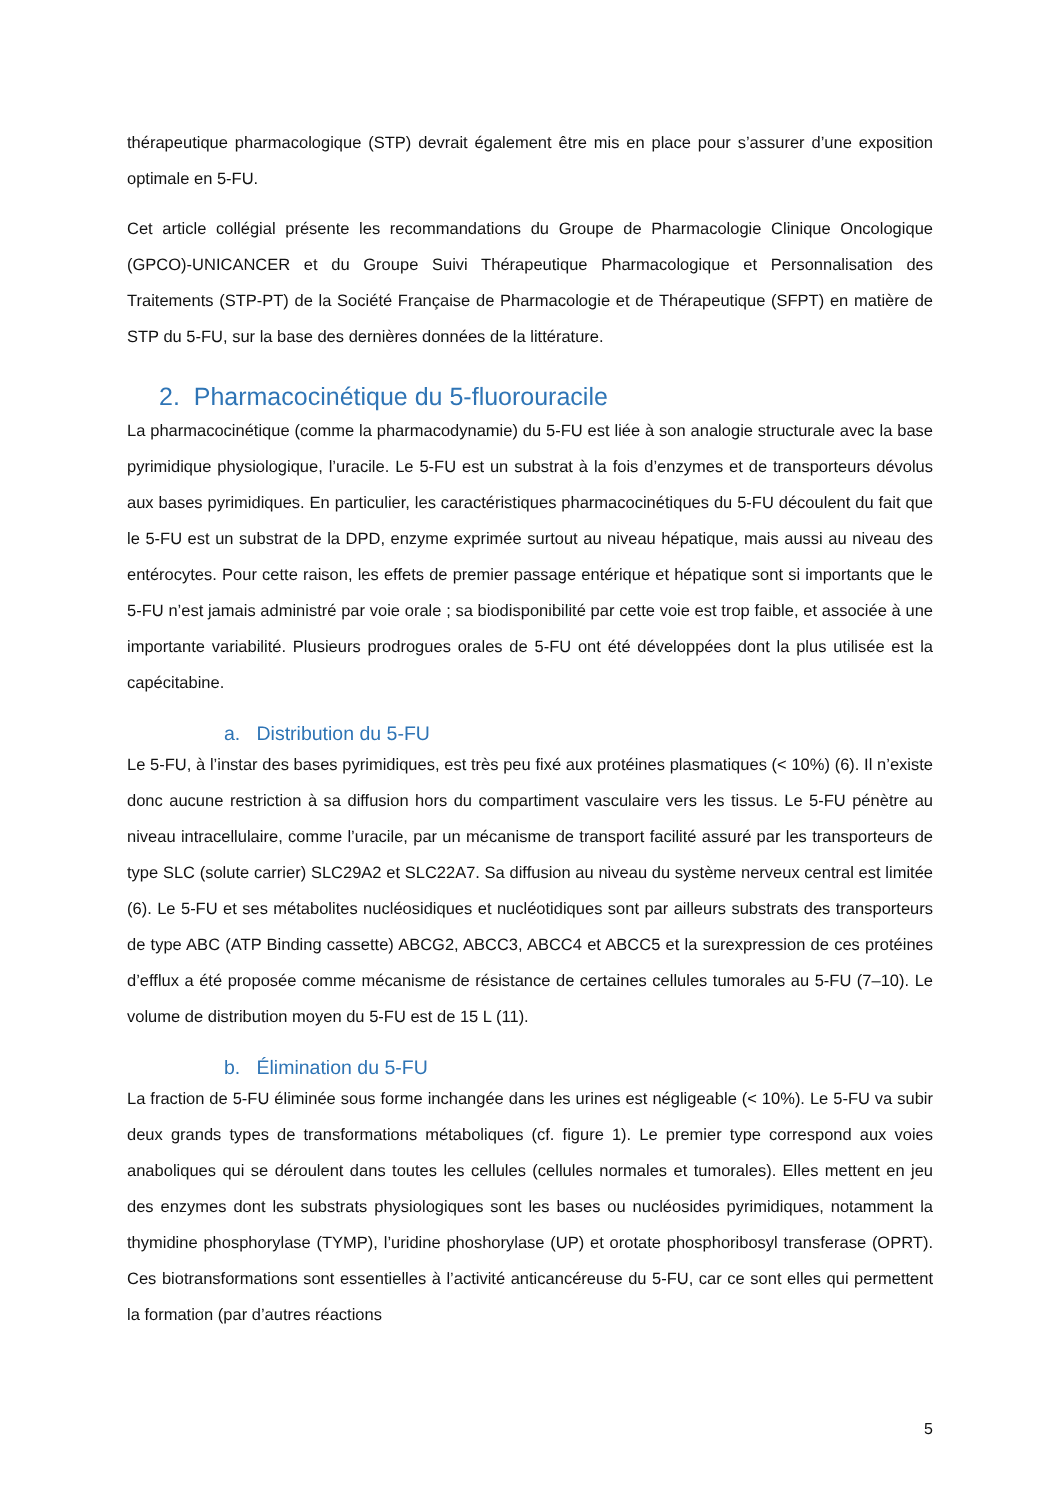thérapeutique pharmacologique (STP) devrait également être mis en place pour s’assurer d’une exposition optimale en 5-FU.
Cet article collégial présente les recommandations du Groupe de Pharmacologie Clinique Oncologique (GPCO)-UNICANCER et du Groupe Suivi Thérapeutique Pharmacologique et Personnalisation des Traitements (STP-PT) de la Société Française de Pharmacologie et de Thérapeutique (SFPT) en matière de STP du 5-FU, sur la base des dernières données de la littérature.
2. Pharmacocinétique du 5-fluorouracile
La pharmacocinétique (comme la pharmacodynamie) du 5-FU est liée à son analogie structurale avec la base pyrimidique physiologique, l’uracile. Le 5-FU est un substrat à la fois d’enzymes et de transporteurs dévolus aux bases pyrimidiques. En particulier, les caractéristiques pharmacocinétiques du 5-FU découlent du fait que le 5-FU est un substrat de la DPD, enzyme exprimée surtout au niveau hépatique, mais aussi au niveau des entérocytes. Pour cette raison, les effets de premier passage entérique et hépatique sont si importants que le 5-FU n’est jamais administré par voie orale ; sa biodisponibilité par cette voie est trop faible, et associée à une importante variabilité. Plusieurs prodrogues orales de 5-FU ont été développées dont la plus utilisée est la capécitabine.
a. Distribution du 5-FU
Le 5-FU, à l’instar des bases pyrimidiques, est très peu fixé aux protéines plasmatiques (< 10%) (6). Il n’existe donc aucune restriction à sa diffusion hors du compartiment vasculaire vers les tissus. Le 5-FU pénètre au niveau intracellulaire, comme l’uracile, par un mécanisme de transport facilité assuré par les transporteurs de type SLC (solute carrier) SLC29A2 et SLC22A7. Sa diffusion au niveau du système nerveux central est limitée (6). Le 5-FU et ses métabolites nucléosidiques et nucléotidiques sont par ailleurs substrats des transporteurs de type ABC (ATP Binding cassette) ABCG2, ABCC3, ABCC4 et ABCC5 et la surexpression de ces protéines d’efflux a été proposée comme mécanisme de résistance de certaines cellules tumorales au 5-FU (7–10). Le volume de distribution moyen du 5-FU est de 15 L (11).
b. Élimination du 5-FU
La fraction de 5-FU éliminée sous forme inchangée dans les urines est négligeable (< 10%). Le 5-FU va subir deux grands types de transformations métaboliques (cf. figure 1). Le premier type correspond aux voies anaboliques qui se déroulent dans toutes les cellules (cellules normales et tumorales). Elles mettent en jeu des enzymes dont les substrats physiologiques sont les bases ou nucléosides pyrimidiques, notamment la thymidine phosphorylase (TYMP), l’uridine phoshorylase (UP) et orotate phosphoribosyl transferase (OPRT). Ces biotransformations sont essentielles à l’activité anticancéreuse du 5-FU, car ce sont elles qui permettent la formation (par d’autres réactions
5